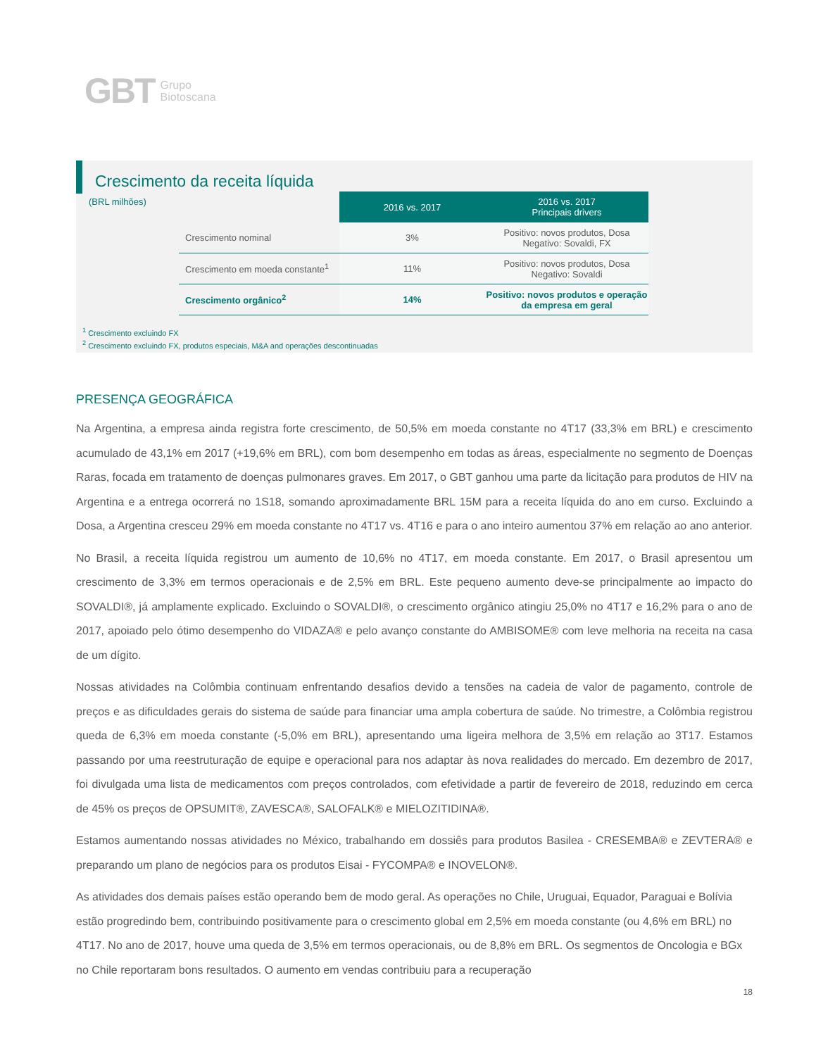GBT Grupo
Biotoscana
Crescimento da receita líquida
(BRL milhões)
| | 2016 vs. 2017 | 2016 vs. 2017 Principais drivers |
| --- | --- | --- |
| Crescimento nominal | 3% | Positivo: novos produtos, Dosa Negativo: Sovaldi, FX |
| Crescimento em moeda constante<sup>1</sup> | 11% | Positivo: novos produtos, Dosa Negativo: Sovaldi |
| Crescimento orgânico<sup>2</sup> | 14% | Positivo: novos produtos e operação da empresa em geral |
<sup>1</sup> Crescimento excluindo FX
<sup>2</sup> Crescimento excluindo FX, produtos especiais, M&A and operações descontinuadas
PRESENÇA GEOGRÁFICA
Na Argentina, a empresa ainda registra forte crescimento, de 50,5% em moeda constante no 4T17 (33,3% em BRL) e crescimento acumulado de 43,1% em 2017 (+19,6% em BRL), com bom desempenho em todas as áreas, especialmente no segmento de Doenças Raras, focada em tratamento de doenças pulmonares graves. Em 2017, o GBT ganhou uma parte da licitação para produtos de HIV na Argentina e a entrega ocorrerá no 1S18, somando aproximadamente BRL 15M para a receita líquida do ano em curso. Excluindo a Dosa, a Argentina cresceu 29% em moeda constante no 4T17 vs. 4T16 e para o ano inteiro aumentou 37% em relação ao ano anterior.
No Brasil, a receita líquida registrou um aumento de 10,6% no 4T17, em moeda constante. Em 2017, o Brasil apresentou um crescimento de 3,3% em termos operacionais e de 2,5% em BRL. Este pequeno aumento deve-se principalmente ao impacto do SOVALDI®, já amplamente explicado. Excluindo o SOVALDI®, o crescimento orgânico atingiu 25,0% no 4T17 e 16,2% para o ano de 2017, apoiado pelo ótimo desempenho do VIDAZA® e pelo avanço constante do AMBISOME® com leve melhoria na receita na casa de um dígito.
Nossas atividades na Colômbia continuam enfrentando desafios devido a tensões na cadeia de valor de pagamento, controle de preços e as dificuldades gerais do sistema de saúde para financiar uma ampla cobertura de saúde. No trimestre, a Colômbia registrou queda de 6,3% em moeda constante (-5,0% em BRL), apresentando uma ligeira melhora de 3,5% em relação ao 3T17. Estamos passando por uma reestruturação de equipe e operacional para nos adaptar às nova realidades do mercado. Em dezembro de 2017, foi divulgada uma lista de medicamentos com preços controlados, com efetividade a partir de fevereiro de 2018, reduzindo em cerca de 45% os preços de OPSUMIT®, ZAVESCA®, SALOFALK® e MIELOZITIDINA®.
Estamos aumentando nossas atividades no México, trabalhando em dossiês para produtos Basilea - CRESEMBA® e ZEVTERA® e preparando um plano de negócios para os produtos Eisai - FYCOMPA® e INOVELON®.
As atividades dos demais países estão operando bem de modo geral. As operações no Chile, Uruguai, Equador, Paraguai e Bolívia estão progredindo bem, contribuindo positivamente para o crescimento global em 2,5% em moeda constante (ou 4,6% em BRL) no 4T17. No ano de 2017, houve uma queda de 3,5% em termos operacionais, ou de 8,8% em BRL. Os segmentos de Oncologia e BGx no Chile reportaram bons resultados. O aumento em vendas contribuiu para a recuperação
18